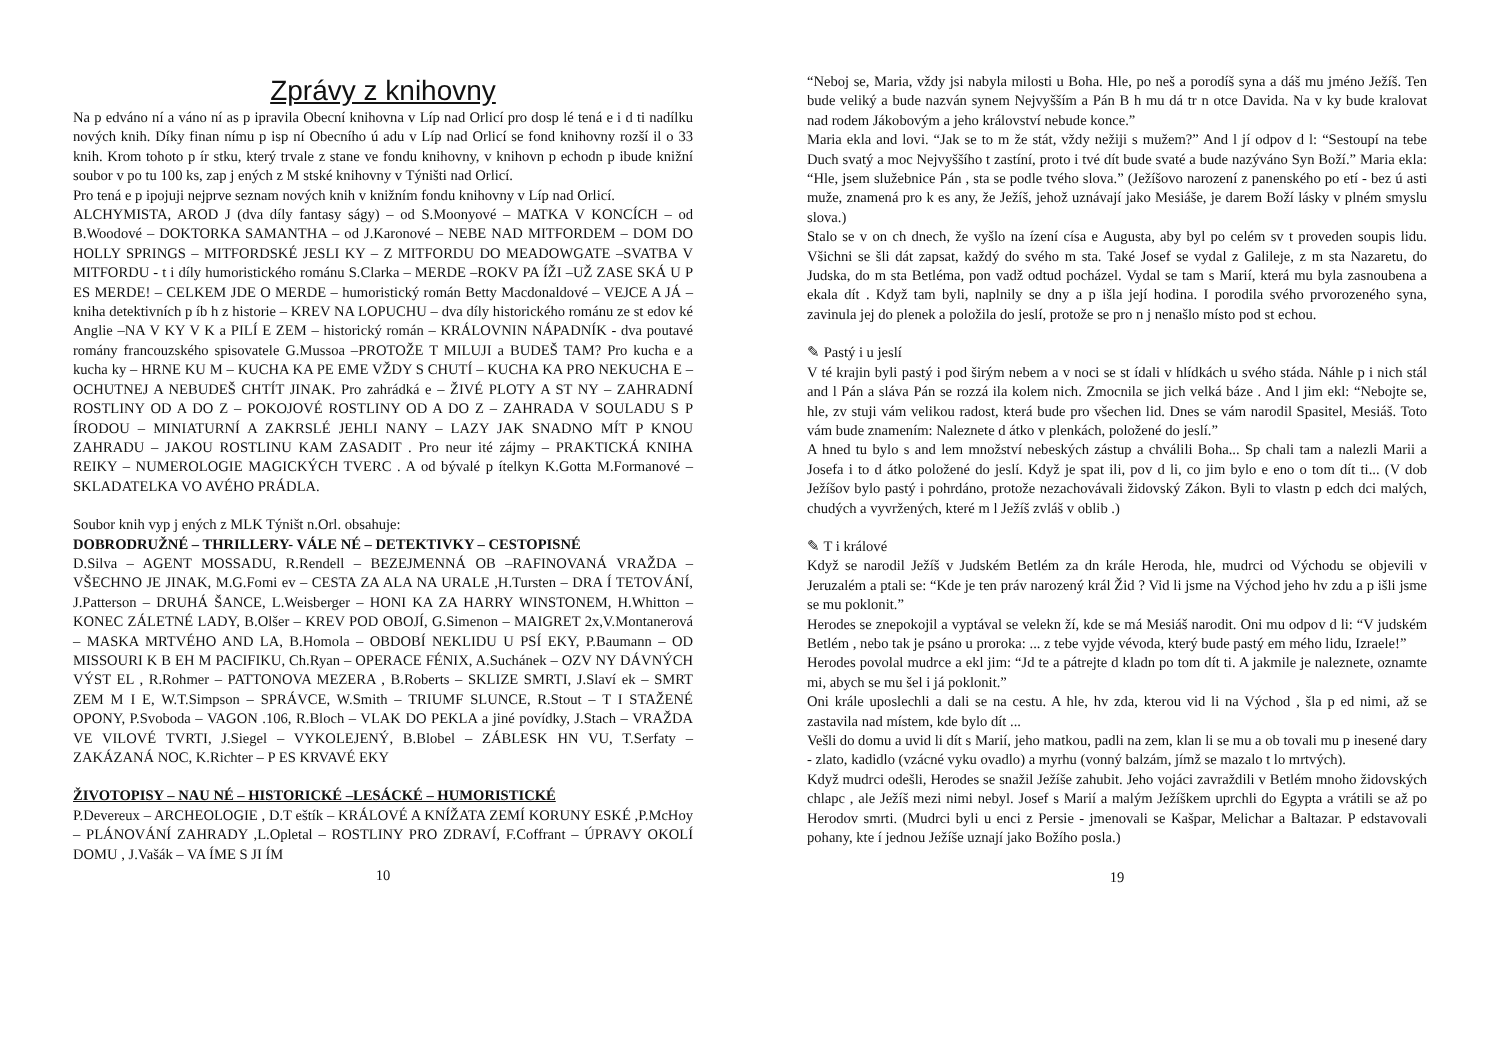Zprávy z knihovny
Na p edváno ní a váno ní as p ipravila Obecní knihovna v Líp nad Orlicí pro dosp lé tená e i d ti nadílku nových knih. Díky finan nímu p isp ní Obecního ú adu v Líp nad Orlicí se fond knihovny rozší il o 33 knih. Krom tohoto p ír stku, který trvale z stane ve fondu knihovny, v knihovn p echodn p ibude knižní soubor v po tu 100 ks, zap j ených z M stské knihovny v Týništi nad Orlicí.
Pro tená e p ipojuji nejprve seznam nových knih v knižním fondu knihovny v Líp nad Orlicí.
ALCHYMISTA, AROD J (dva díly fantasy ságy) – od S.Moonyové – MATKA V KONCÍCH – od B.Woodové – DOKTORKA SAMANTHA – od J.Karonové – NEBE NAD MITFORDEM – DOM DO HOLLY SPRINGS – MITFORDSKÉ JESLI KY – Z MITFORDU DO MEADOWGATE –SVATBA V MITFORDU - t i díly humoristického románu S.Clarka – MERDE –ROKV PA ÍŽI –UŽ ZASE SKÁ U P ES MERDE! – CELKEM JDE O MERDE – humoristický román Betty Macdonaldové – VEJCE A JÁ – kniha detektivních p íb h z historie – KREV NA LOPUCHU – dva díly historického románu ze st edov ké Anglie –NA V KY V K a PILÍ E ZEM – historický román – KRÁLOVNIN NÁPADNÍK - dva poutavé romány francouzského spisovatele G.Mussoa –PROTOŽE T MILUJI a BUDEŠ TAM? Pro kucha e a kucha ky – HRNE KU M – KUCHA KA PE EME VŽDY S CHUTÍ – KUCHA KA PRO NEKUCHA E –OCHUTNEJ A NEBUDEŠ CHTÍT JINAK. Pro zahrádká e – ŽIVÉ PLOTY A ST NY – ZAHRADNÍ ROSTLINY OD A DO Z – POKOJOVÉ ROSTLINY OD A DO Z – ZAHRADA V SOULADU S P ÍRODOU – MINIATURNÍ A ZAKRSLÉ JEHLI NANY – LAZY JAK SNADNO MÍT P KNOU ZAHRADU – JAKOU ROSTLINU KAM ZASADIT . Pro neur ité zájmy – PRAKTICKÁ KNIHA REIKY – NUMEROLOGIE MAGICKÝCH TVERC . A od bývalé p ítelkyn K.Gotta M.Formanové – SKLADATELKA VO AVÉHO PRÁDLA.
Soubor knih vyp j ených z MLK Týništ n.Orl. obsahuje:
DOBRODRUŽNÉ – THRILLERY- VÁLE NÉ – DETEKTIVKY – CESTOPISNÉ
D.Silva – AGENT MOSSADU, R.Rendell – BEZEJMENNÁ OB –RAFINOVANÁ VRAŽDA –VŠECHNO JE JINAK, M.G.Fomi ev – CESTA ZA ALA NA URALE ,H.Tursten – DRA Í TETOVÁNÍ, J.Patterson – DRUHÁ ŠANCE, L.Weisberger – HONI KA ZA HARRY WINSTONEM, H.Whitton – KONEC ZÁLETNÉ LADY, B.Olšer – KREV POD OBOJÍ, G.Simenon – MAIGRET 2x,V.Montanerová – MASKA MRTVÉHO AND LA, B.Homola – OBDOBÍ NEKLIDU U PSÍ EKY, P.Baumann – OD MISSOURI K B EH M PACIFIKU, Ch.Ryan – OPERACE FÉNIX, A.Suchánek – OZV NY DÁVNÝCH VÝST EL , R.Rohmer – PATTONOVA MEZERA , B.Roberts – SKLIZE SMRTI, J.Slaví ek – SMRT ZEM M I E, W.T.Simpson – SPRÁVCE, W.Smith – TRIUMF SLUNCE, R.Stout – T I STAŽENÉ OPONY, P.Svoboda – VAGON .106, R.Bloch – VLAK DO PEKLA a jiné povídky, J.Stach – VRAŽDA VE VILOVÉ TVRTI, J.Siegel – VYKOLEJENÝ, B.Blobel – ZÁBLESK HN VU, T.Serfaty – ZAKÁZANÁ NOC, K.Richter – P ES KRVAVÉ EKY
ŽIVOTOPISY – NAU NÉ – HISTORICKÉ –LESÁCKÉ – HUMORISTICKÉ
P.Devereux – ARCHEOLOGIE , D.T eštík – KRÁLOVÉ A KNÍŽATA ZEMÍ KORUNY ESKÉ ,P.McHoy – PLÁNOVÁNÍ ZAHRADY ,L.Opletal – ROSTLINY PRO ZDRAVÍ, F.Coffrant – ÚPRAVY OKOLÍ DOMU , J.Vašák – VA ÍME S JI ÍM
10
“Neboj se, Maria, vždy jsi nabyla milosti u Boha. Hle, po neš a porodíš syna a dáš mu jméno Ježíš. Ten bude veliký a bude nazván synem Nejvyšším a Pán B h mu dá tr n otce Davida. Na v ky bude kralovat nad rodem Jákobovým a jeho království nebude konce.”
Maria ekla and lovi. “Jak se to m že stát, vždy nežiji s mužem?” And l jí odpov d l: “Sestoupí na tebe Duch svatý a moc Nejvyššího t zastíní, proto i tvé dít bude svaté a bude nazýváno Syn Boží.” Maria ekla: “Hle, jsem služebnice Pán , sta se podle tvého slova.” (Ježíšovo narození z panenského po etí - bez ú asti muže, znamená pro k es any, že Ježíš, jehož uznávají jako Mesiáše, je darem Boží lásky v plném smyslu slova.)
Stalo se v on ch dnech, že vyšlo na ízení císa e Augusta, aby byl po celém sv t proveden soupis lidu. Všichni se šli dát zapsat, každý do svého m sta. Také Josef se vydal z Galileje, z m sta Nazaretu, do Judska, do m sta Betléma, pon vadž odtud pocházel. Vydal se tam s Marií, která mu byla zasnoubena a ekala dít . Když tam byli, naplnily se dny a p išla její hodina. I porodila svého prvorozeného syna, zavinula jej do plenek a položila do jeslí, protože se pro n j nenašlo místo pod st echou.
✎ Pastý i u jeslí
V té krajin byli pastý i pod širým nebem a v noci se st ídali v hlídkách u svého stáda. Náhle p i nich stál and l Pán a sláva Pán se rozzá ila kolem nich. Zmocnila se jich velká báze . And l jim ekl: “Nebojte se, hle, zv stuji vám velikou radost, která bude pro všechen lid. Dnes se vám narodil Spasitel, Mesiáš. Toto vám bude znamením: Naleznete d átko v plenkách, položené do jeslí.”
A hned tu bylo s and lem množství nebeských zástup a chválili Boha... Sp chali tam a nalezli Marii a Josefa i to d átko položené do jeslí. Když je spat ili, pov d li, co jim bylo e eno o tom dít ti... (V dob Ježíšov bylo pastý i pohrdáno, protože nezachovávali židovský Zákon. Byli to vlastn p edch dci malých, chudých a vyvržených, které m l Ježíš zvláš v oblib .)
✎ T i králové
Když se narodil Ježíš v Judském Betlém za dn krále Heroda, hle, mudrci od Východu se objevili v Jeruzalém a ptali se: “Kde je ten práv narozený král Žid ? Vid li jsme na Východ jeho hv zdu a p išli jsme se mu poklonit.”
Herodes se znepokojil a vyptával se velekn ží, kde se má Mesiáš narodit. Oni mu odpov d li: “V judském Betlém , nebo tak je psáno u proroka: ... z tebe vyjde vévoda, který bude pastý em mého lidu, Izraele!”
Herodes povolal mudrce a ekl jim: “Jd te a pátrejte d kladn po tom dít ti. A jakmile je naleznete, oznamte mi, abych se mu šel i já poklonit.”
Oni krále uposlechli a dali se na cestu. A hle, hv zda, kterou vid li na Východ , šla p ed nimi, až se zastavila nad místem, kde bylo dít ...
Vešli do domu a uvid li dít s Marií, jeho matkou, padli na zem, klan li se mu a ob tovali mu p inesené dary - zlato, kadidlo (vzácné vyku ovadlo) a myrhu (vonný balzám, jímž se mazalo t lo mrtvých).
Když mudrci odešli, Herodes se snažil Ježíše zahubit. Jeho vojáci zavraždili v Betlém mnoho židovských chlapc , ale Ježíš mezi nimi nebyl. Josef s Marií a malým Ježíškem uprchli do Egypta a vrátili se až po Herodov smrti. (Mudrci byli u enci z Persie - jmenovali se Kašpar, Melichar a Baltazar. P edstavovali pohany, kte í jednou Ježíše uznají jako Božího posla.)
19